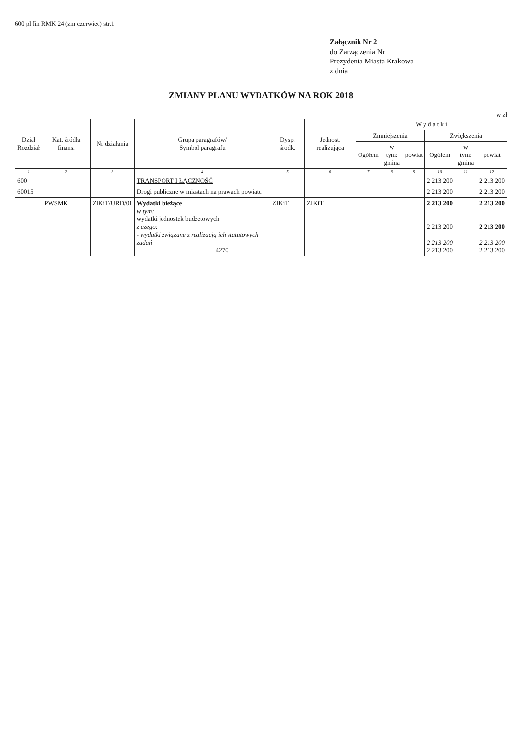600 pl fin RMK 24 (zm czerwiec) str.1
Załącznik Nr 2
do Zarządzenia Nr
Prezydenta Miasta Krakowa
z dnia
ZMIANY PLANU WYDATKÓW NA ROK 2018
w zł
| Dział Rozdział | Kat. źródła finans. | Nr działania | Grupa paragrafów/ Symbol paragrafu | Dysp. środk. | Jednost. realizująca | W y d a t k i | | | | | |
| --- | --- | --- | --- | --- | --- | --- | --- | --- | --- | --- | --- |
| | | | | | | Zmniejszenia | | | Zwiększenia | | |
| | | | | | | Ogółem | w tym: gmina | powiat | Ogółem | w tym: gmina | powiat |
| 1 | 2 | 3 | 4 | 5 | 6 | 7 | 8 | 9 | 10 | 11 | 12 |
| 600 | | | TRANSPORT I ŁĄCZNOŚĆ | | | | | | 2 213 200 | | 2 213 200 |
| 60015 | | | Drogi publiczne w miastach na prawach powiatu | | | | | | 2 213 200 | | 2 213 200 |
| | PWSMK | ZIKiT/URD/01 | Wydatki bieżące w tym: wydatki jednostek budżetowych z czego: - wydatki związane z realizacją ich statutowych zadań 4270 | ZIKiT | ZIKiT | | | | 2 213 200 2 213 200 2 213 200 2 213 200 | | 2 213 200 2 213 200 2 213 200 2 213 200 |